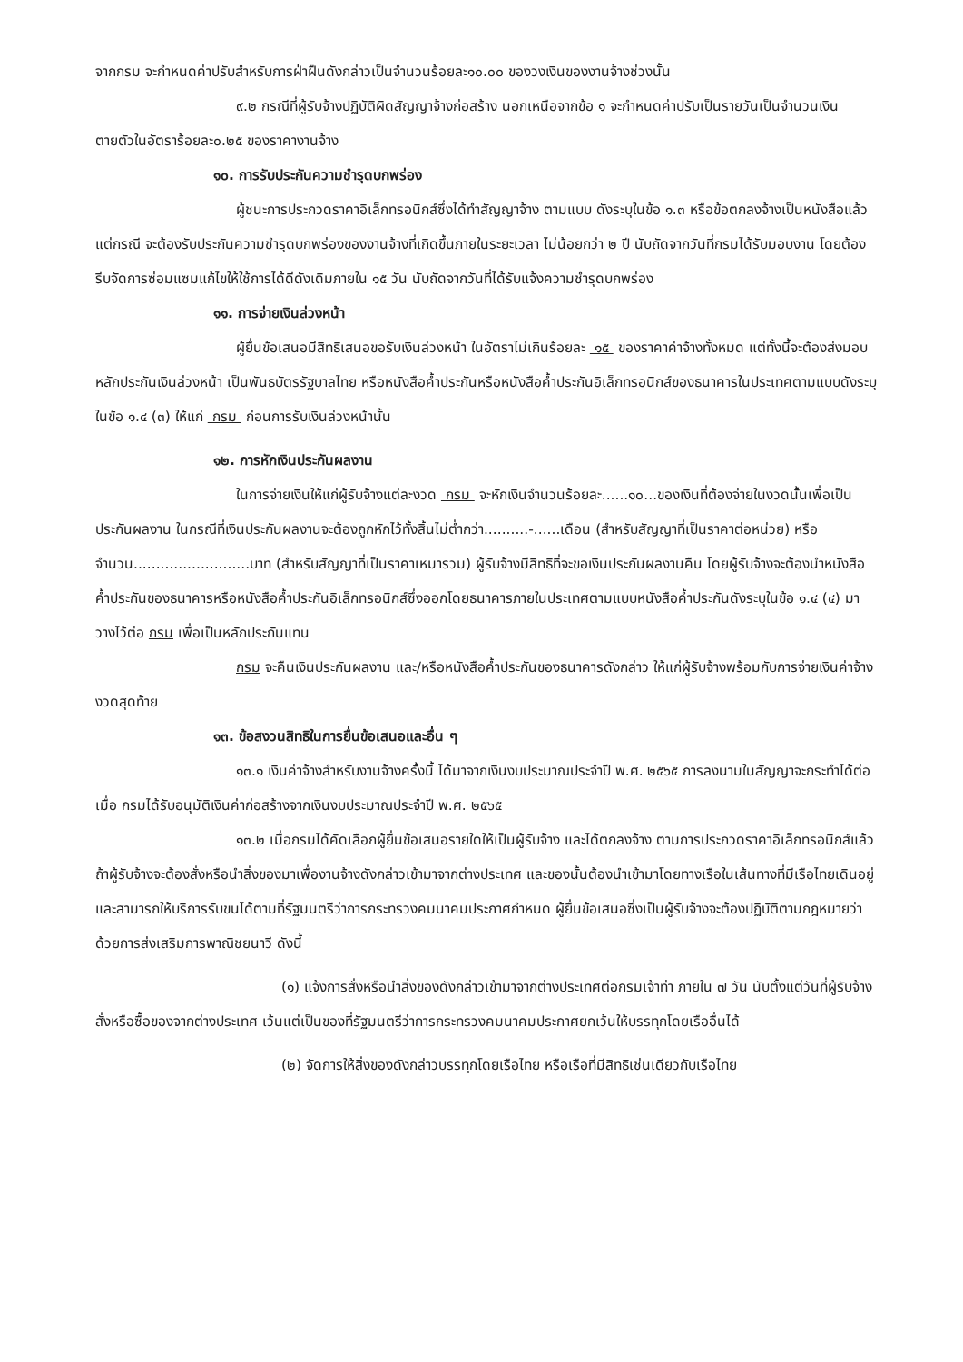จากกรม จะกำหนดค่าปรับสำหรับการฝ่าฝืนดังกล่าวเป็นจำนวนร้อยละ๑๐.๐๐ ของวงเงินของงานจ้างช่วงนั้น
๙.๒ กรณีที่ผู้รับจ้างปฏิบัติผิดสัญญาจ้างก่อสร้าง นอกเหนือจากข้อ ๑ จะกำหนดค่าปรับเป็นรายวันเป็นจำนวนเงินตายตัวในอัตราร้อยละ๐.๒๕ ของราคางานจ้าง
๑๐. การรับประกันความชำรุดบกพร่อง
ผู้ชนะการประกวดราคาอิเล็กทรอนิกส์ซึ่งได้ทำสัญญาจ้าง ตามแบบ ดังระบุในข้อ ๑.๓ หรือข้อตกลงจ้างเป็นหนังสือแล้วแต่กรณี จะต้องรับประกันความชำรุดบกพร่องของงานจ้างที่เกิดขึ้นภายในระยะเวลา ไม่น้อยกว่า ๒ ปี นับถัดจากวันที่กรมได้รับมอบงาน โดยต้องรีบจัดการซ่อมแซมแก้ไขให้ใช้การได้ดีดังเดิมภายใน ๑๕ วัน นับถัดจากวันที่ได้รับแจ้งความชำรุดบกพร่อง
๑๑. การจ่ายเงินล่วงหน้า
ผู้ยื่นข้อเสนอมีสิทธิเสนอขอรับเงินล่วงหน้า ในอัตราไม่เกินร้อยละ ๑๕ ของราคาค่าจ้างทั้งหมด แต่ทั้งนี้จะต้องส่งมอบหลักประกันเงินล่วงหน้า เป็นพันธบัตรรัฐบาลไทย หรือหนังสือค้ำประกันหรือหนังสือค้ำประกันอิเล็กทรอนิกส์ของธนาคารในประเทศตามแบบดังระบุในข้อ ๑.๔ (๓) ให้แก่ กรม ก่อนการรับเงินล่วงหน้านั้น
๑๒. การหักเงินประกันผลงาน
ในการจ่ายเงินให้แก่ผู้รับจ้างแต่ละงวด กรม จะหักเงินจำนวนร้อยละ......๑๐...ของเงินที่ต้องจ่ายในงวดนั้นเพื่อเป็นประกันผลงาน ในกรณีที่เงินประกันผลงานจะต้องถูกหักไว้ทั้งสิ้นไม่ต่ำกว่า..........-......เดือน (สำหรับสัญญาที่เป็นราคาต่อหน่วย) หรือจำนวน..........................บาท (สำหรับสัญญาที่เป็นราคาเหมารวม) ผู้รับจ้างมีสิทธิที่จะขอเงินประกันผลงานคืน โดยผู้รับจ้างจะต้องนำหนังสือค้ำประกันของธนาคารหรือหนังสือค้ำประกันอิเล็กทรอนิกส์ซึ่งออกโดยธนาคารภายในประเทศตามแบบหนังสือค้ำประกันดังระบุในข้อ ๑.๔ (๔) มาวางไว้ต่อ กรม เพื่อเป็นหลักประกันแทน
กรม จะคืนเงินประกันผลงาน และ/หรือหนังสือค้ำประกันของธนาคารดังกล่าว ให้แก่ผู้รับจ้างพร้อมกับการจ่ายเงินค่าจ้างงวดสุดท้าย
๑๓. ข้อสงวนสิทธิในการยื่นข้อเสนอและอื่น ๆ
๑๓.๑ เงินค่าจ้างสำหรับงานจ้างครั้งนี้ ได้มาจากเงินงบประมาณประจำปี พ.ศ. ๒๕๖๕ การลงนามในสัญญาจะกระทำได้ต่อเมื่อ กรมได้รับอนุมัติเงินค่าก่อสร้างจากเงินงบประมาณประจำปี พ.ศ. ๒๕๖๕
๑๓.๒ เมื่อกรมได้คัดเลือกผู้ยื่นข้อเสนอรายใดให้เป็นผู้รับจ้าง และได้ตกลงจ้าง ตามการประกวดราคาอิเล็กทรอนิกส์แล้ว ถ้าผู้รับจ้างจะต้องสั่งหรือนำสิ่งของมาเพื่องานจ้างดังกล่าวเข้ามาจากต่างประเทศ และของนั้นต้องนำเข้ามาโดยทางเรือในเส้นทางที่มีเรือไทยเดินอยู่ และสามารถให้บริการรับขนได้ตามที่รัฐมนตรีว่าการกระทรวงคมนาคมประกาศกำหนด ผู้ยื่นข้อเสนอซึ่งเป็นผู้รับจ้างจะต้องปฏิบัติตามกฎหมายว่าด้วยการส่งเสริมการพาณิชยนาวี ดังนี้
(๑) แจ้งการสั่งหรือนำสิ่งของดังกล่าวเข้ามาจากต่างประเทศต่อกรมเจ้าท่า ภายใน ๗ วัน นับตั้งแต่วันที่ผู้รับจ้างสั่งหรือซื้อของจากต่างประเทศ เว้นแต่เป็นของที่รัฐมนตรีว่าการกระทรวงคมนาคมประกาศยกเว้นให้บรรทุกโดยเรืออื่นได้
(๒) จัดการให้สิ่งของดังกล่าวบรรทุกโดยเรือไทย หรือเรือที่มีสิทธิเช่นเดียวกับเรือไทย